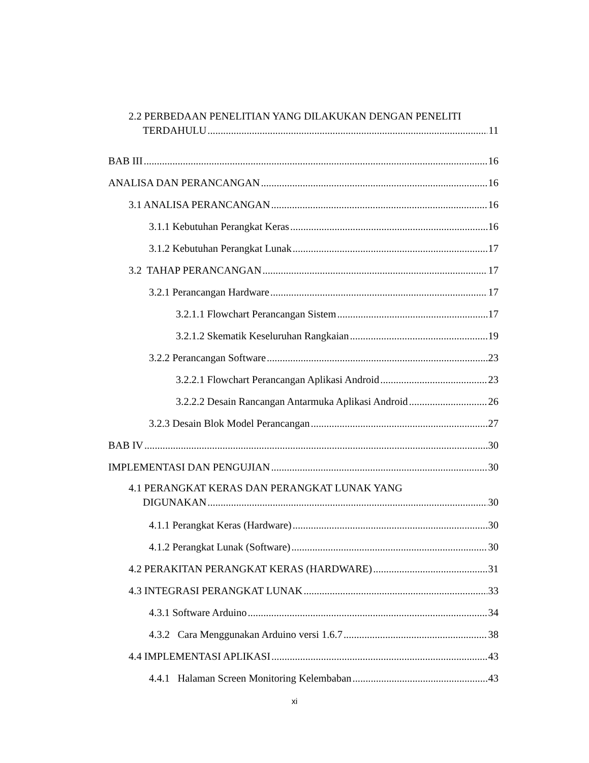2.2 PERBEDAAN PENELITIAN YANG DILAKUKAN DENGAN PENELITI
TERDAHULU 11
BAB III 16
ANALISA DAN PERANCANGAN 16
3.1 ANALISA PERANCANGAN 16
3.1.1 Kebutuhan Perangkat Keras 16
3.1.2 Kebutuhan Perangkat Lunak 17
3.2 TAHAP PERANCANGAN 17
3.2.1 Perancangan Hardware 17
3.2.1.1 Flowchart Perancangan Sistem 17
3.2.1.2 Skematik Keseluruhan Rangkaian 19
3.2.2 Perancangan Software 23
3.2.2.1 Flowchart Perancangan Aplikasi Android 23
3.2.2.2 Desain Rancangan Antarmuka Aplikasi Android 26
3.2.3 Desain Blok Model Perancangan 27
BAB IV 30
IMPLEMENTASI DAN PENGUJIAN 30
4.1 PERANGKAT KERAS DAN PERANGKAT LUNAK YANG
DIGUNAKAN 30
4.1.1 Perangkat Keras (Hardware) 30
4.1.2 Perangkat Lunak (Software) 30
4.2 PERAKITAN PERANGKAT KERAS (HARDWARE) 31
4.3 INTEGRASI PERANGKAT LUNAK 33
4.3.1 Software Arduino 34
4.3.2 Cara Menggunakan Arduino versi 1.6.7 38
4.4 IMPLEMENTASI APLIKASI 43
4.4.1 Halaman Screen Monitoring Kelembaban 43
xi